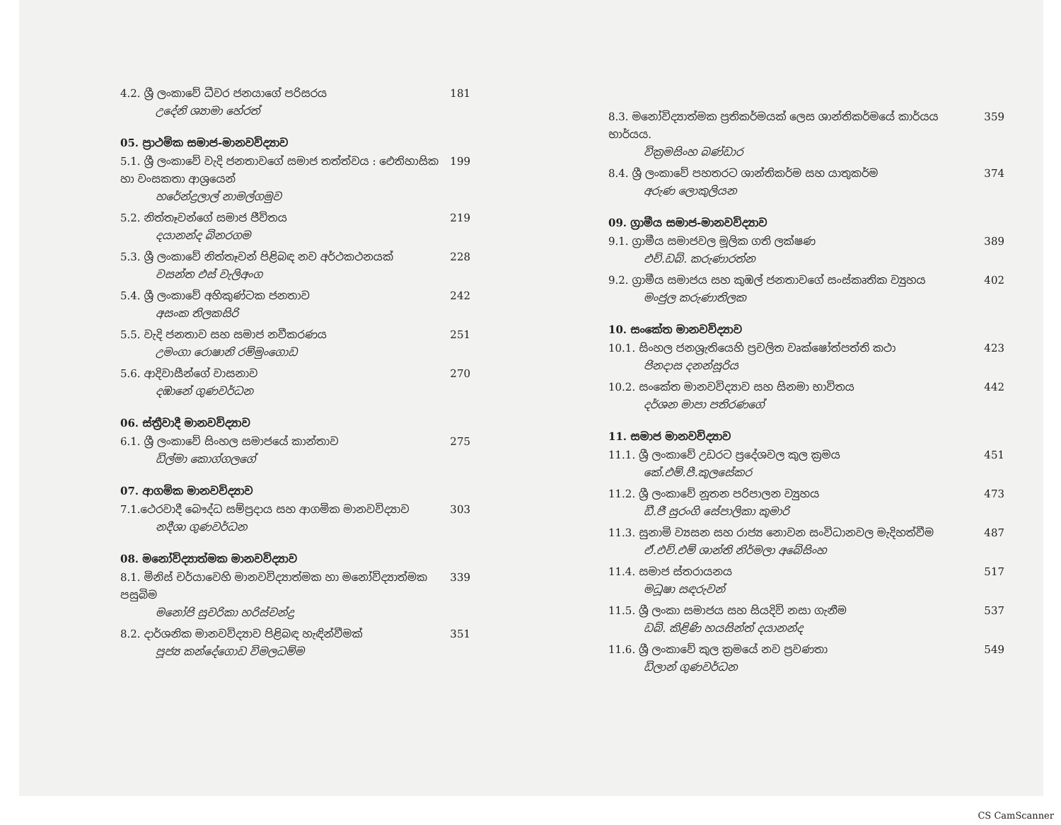4.2. ශ්‍රී ලංකාවේ ධීවර ජනයාගේ පරිසරය 181
උදේනි ශ්‍යාමා හේරත්
05. ප්‍රාථමික සමාජ-මානවවිද්‍යාව
5.1. ශ්‍රී ලංකාවේ වැදි ජනතාවගේ සමාජ තත්ත්වය : ඓතිහාසික හා වංසකතා ආශ්‍රයෙන් 199
හරේන්ද්‍රලාල් නාමල්ගමුව
5.2. නිත්තෑවන්ගේ සමාජ ජීවිතය 219
දයානන්ද බිනරගම
5.3. ශ්‍රී ලංකාවේ නිත්තෑවන් පිළිබඳ නව අර්ථකථනයක් 228
වසන්ත එස් වැලිඅංග
5.4. ශ්‍රී ලංකාවේ අහිකුණ්ටක ජනතාව 242
අසංක තිලකසිරි
5.5. වැදි ජනතාව සහ සමාජ නවීකරණය 251
උමංගා රොෂානි රම්මුංගොඩ
5.6. ආදිවාසීන්ගේ වාසනාව 270
දඹානේ ගුණවර්ධන
06. ස්ත්‍රීවාදී මානවවිද්‍යාව
6.1. ශ්‍රී ලංකාවේ සිංහල සමාජයේ කාන්තාව 275
ඩිල්මා කොග්ගලගේ
07. ආගමික මානවවිද්‍යාව
7.1.ථෙරවාදී බෞද්ධ සම්ප්‍රදාය සහ ආගමික මානවවිද්‍යාව 303
නදීශා ගුණවර්ධන
08. මනෝවිද්‍යාත්මක මානවවිද්‍යාව
8.1. මිනිස් චර්යාවෙහි මානවවිද්‍යාත්මක හා මනෝවිද්‍යාත්මක පසුබිම 339
මනෝජි සුචරිකා හරිස්චන්ද්‍ර
8.2. දාර්ශනික මානවවිද්‍යාව පිළිබඳ හැඳින්වීමක් 351
පූජ්‍ය කන්දේගොඩ විමලධම්ම
8.3. මනෝවිද්‍යාත්මක ප්‍රතිකර්මයක් ලෙස ශාන්තිකර්මයේ කාර්යය භාර්යය. 359
වික්‍රමසිංහ බණ්ඩාර
8.4. ශ්‍රී ලංකාවේ පහතරට ශාන්තිකර්ම සහ යාතුකර්ම 374
අරුණ ලොකුලියන
09. ග්‍රාමීය සමාජ-මානවවිද්‍යාව
9.1. ග්‍රාමීය සමාජවල මූලික ගති ලක්ෂණ 389
එච්.ඩබ්. කරුණාරත්න
9.2. ග්‍රාමීය සමාජය සහ කුඹල් ජනතාවගේ සංස්කෘතික ව්‍යුහය 402
මංජුල කරුණාතිලක
10. සංකේත මානවවිද්‍යාව
10.1. සිංහල ජනශ්‍රැතියෙහි ප්‍රචලිත වෘක්ෂෝත්පත්ති කථා 423
ජිනදාස දනන්සූරිය
10.2. සංකේත මානවවිද්‍යාව සහ සිනමා භාවිතය 442
දර්ශන මාපා පතිරණගේ
11. සමාජ මානවවිද්‍යාව
11.1. ශ්‍රී ලංකාවේ උඩරට ප්‍රදේශවල කුල ක්‍රමය 451
කේ.එම්.පී.කුලසේකර
11.2. ශ්‍රී ලංකාවේ නූතන පරිපාලන ව්‍යුහය 473
ඩී.ජී සුරංගි සේපාලිකා කුමාරි
11.3. සුනාමි ව්‍යසන සහ රාජ්‍ය නොවන සංවිධානවල මැදිහත්වීම 487
ඒ.එච්.එම් ශාන්ති නිර්මලා අබේසිංහ
11.4. සමාජ ස්තරායනය 517
මධූෂා සඳරුවන්
11.5. ශ්‍රී ලංකා සමාජය සහ සියදිවි නසා ගැනීම 537
ඩබ්. කිළිණි හයසින්ත් දයානන්ද
11.6. ශ්‍රී ලංකාවේ කුල ක්‍රමයේ නව ප්‍රවණතා 549
ඩිලාන් ගුණවර්ධන
CS CamScanner